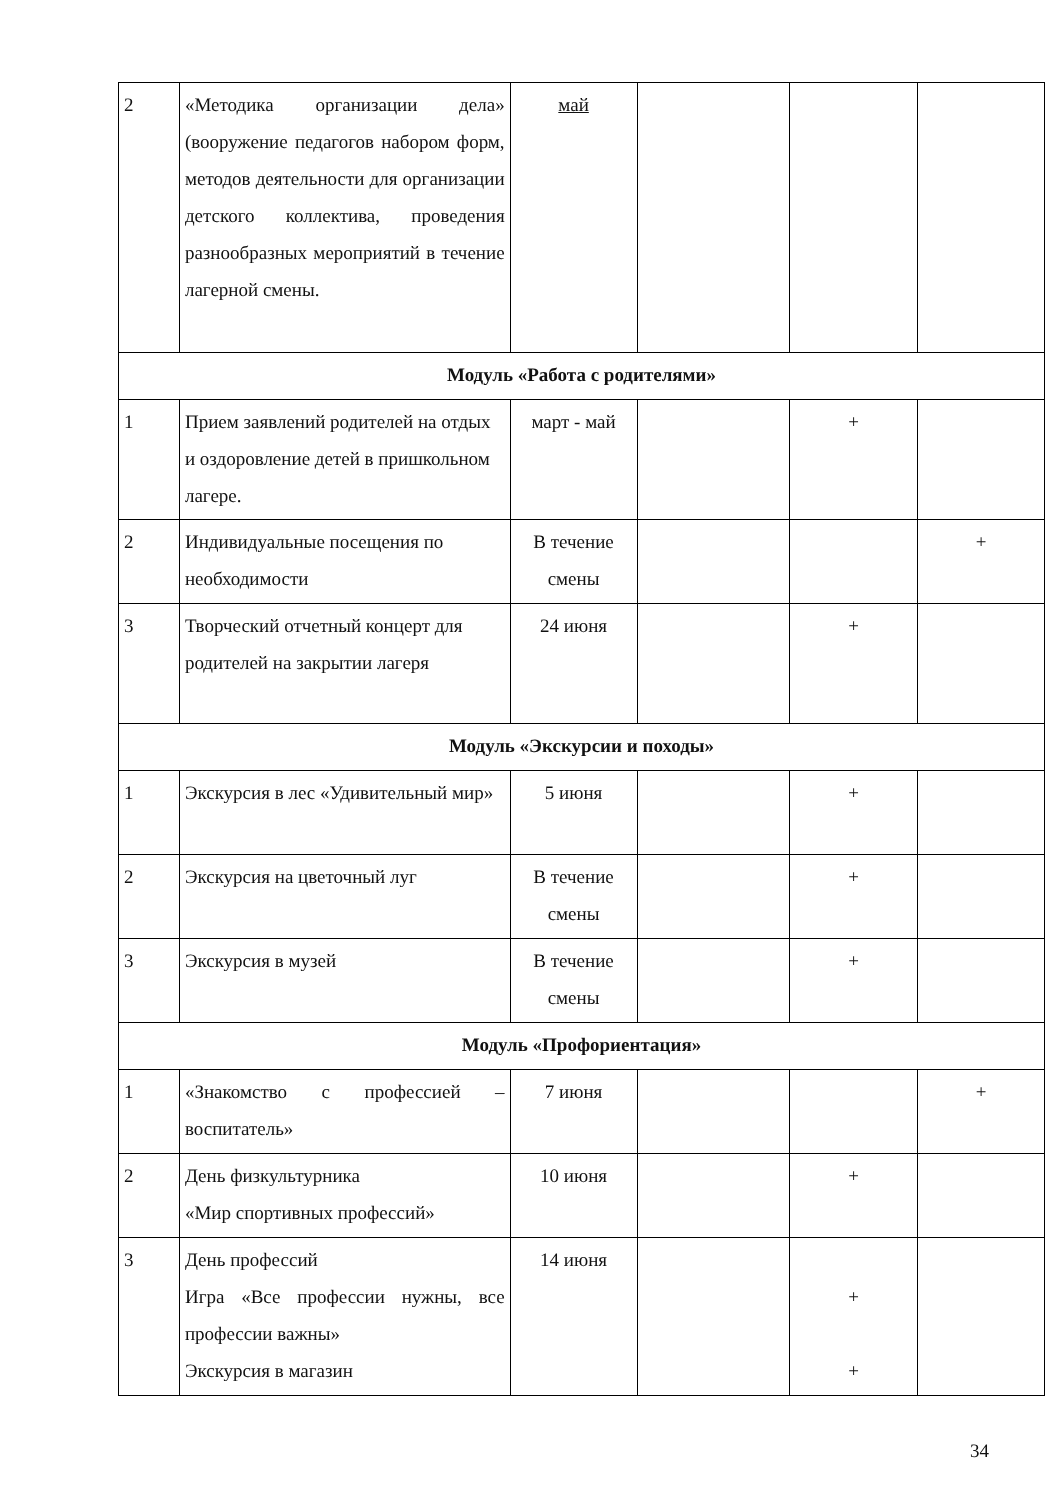| 2 | «Методика организации дела» (вооружение педагогов набором форм, методов деятельности для организации детского коллектива, проведения разнообразных мероприятий в течение лагерной смены. | май | | | |
| Модуль «Работа с родителями» | | | | | |
| 1 | Прием заявлений родителей на отдых и оздоровление детей в пришкольном лагере. | март - май | | + | |
| 2 | Индивидуальные посещения по необходимости | В течение смены | | | + |
| 3 | Творческий отчетный концерт для родителей на закрытии лагеря | 24 июня | | + | |
| Модуль «Экскурсии и походы» | | | | | |
| 1 | Экскурсия в лес «Удивительный мир» | 5 июня | | + | |
| 2 | Экскурсия на цветочный луг | В течение смены | | + | |
| 3 | Экскурсия в музей | В течение смены | | + | |
| Модуль «Профориентация» | | | | | |
| 1 | «Знакомство с профессией – воспитатель» | 7 июня | | | + |
| 2 | День физкультурника «Мир спортивных профессий» | 10 июня | | + | |
| 3 | День профессий Игра «Все профессии нужны, все профессии важны» Экскурсия в магазин | 14 июня | | + + | |
34